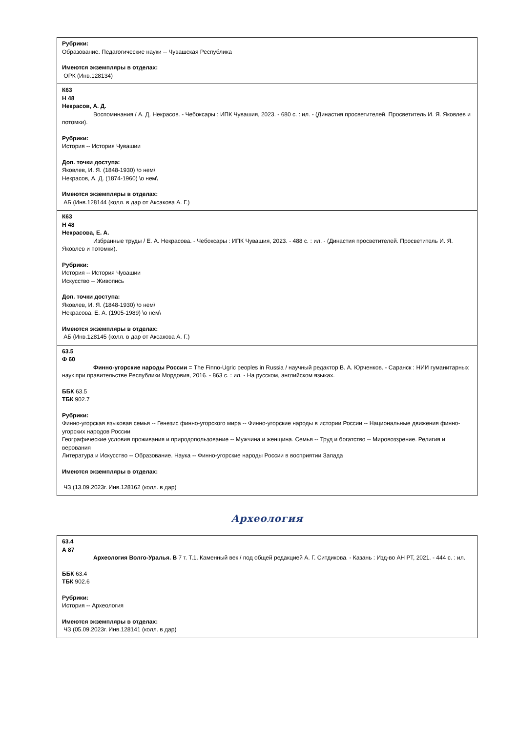| Рубрики: Образование. Педагогические науки -- Чувашская Республика Имеются экземпляры в отделах: ОРК (Инв.128134) |
| К63 Н 48 Некрасов, А. Д. Воспоминания / А. Д. Некрасов. - Чебоксары : ИПК Чувашия, 2023. - 680 с. : ил. - (Династия просветителей. Просветитель И. Я. Яковлев и потомки). Рубрики: История -- История Чувашии Доп. точки доступа: Яковлев, И. Я. (1848-1930) \о нем\ Некрасов, А. Д. (1874-1960) \о нем\ Имеются экземпляры в отделах: АБ (Инв.128144 (колл. в дар от Аксакова А. Г.) |
| К63 Н 48 Некрасова, Е. А. Избранные труды / Е. А. Некрасова. - Чебоксары : ИПК Чувашия, 2023. - 488 с. : ил. - (Династия просветителей. Просветитель И. Я. Яковлев и потомки). Рубрики: История -- История Чувашии Искусство -- Живопись Доп. точки доступа: Яковлев, И. Я. (1848-1930) \о нем\ Некрасова, Е. А. (1905-1989) \о нем\ Имеются экземпляры в отделах: АБ (Инв.128145 (колл. в дар от Аксакова А. Г.) |
| 63.5 Ф 60 Финно-угорские народы России = The Finno-Ugric peoples in Russia / научный редактор В. А. Юрченков. - Саранск : НИИ гуманитарных наук при правительстве Республики Мордовия, 2016. - 863 с. : ил. - На русском, английском языках. ББК 63.5 ТБК 902.7 Рубрики: Финно-угорская языковая семья -- Генезис финно-угорского мира -- Финно-угорские народы в истории России -- Национальные движения финно-угорских народов России Географические условия проживания и природопользование -- Мужчина и женщина. Семья -- Труд и богатство -- Мировоззрение. Религия и верования Литература и Искусство -- Образование. Наука -- Финно-угорские народы России в восприятии Запада Имеются экземпляры в отделах: ЧЗ (13.09.2023г. Инв.128162 (колл. в дар) |
Археология
| 63.4 А 87 Археология Волго-Уралья. В 7 т. Т.1. Каменный век / под общей редакцией А. Г. Ситдикова. - Казань : Изд-во АН РТ, 2021. - 444 с. : ил. ББК 63.4 ТБК 902.6 Рубрики: История -- Археология Имеются экземпляры в отделах: ЧЗ (05.09.2023г. Инв.128141 (колл. в дар) |